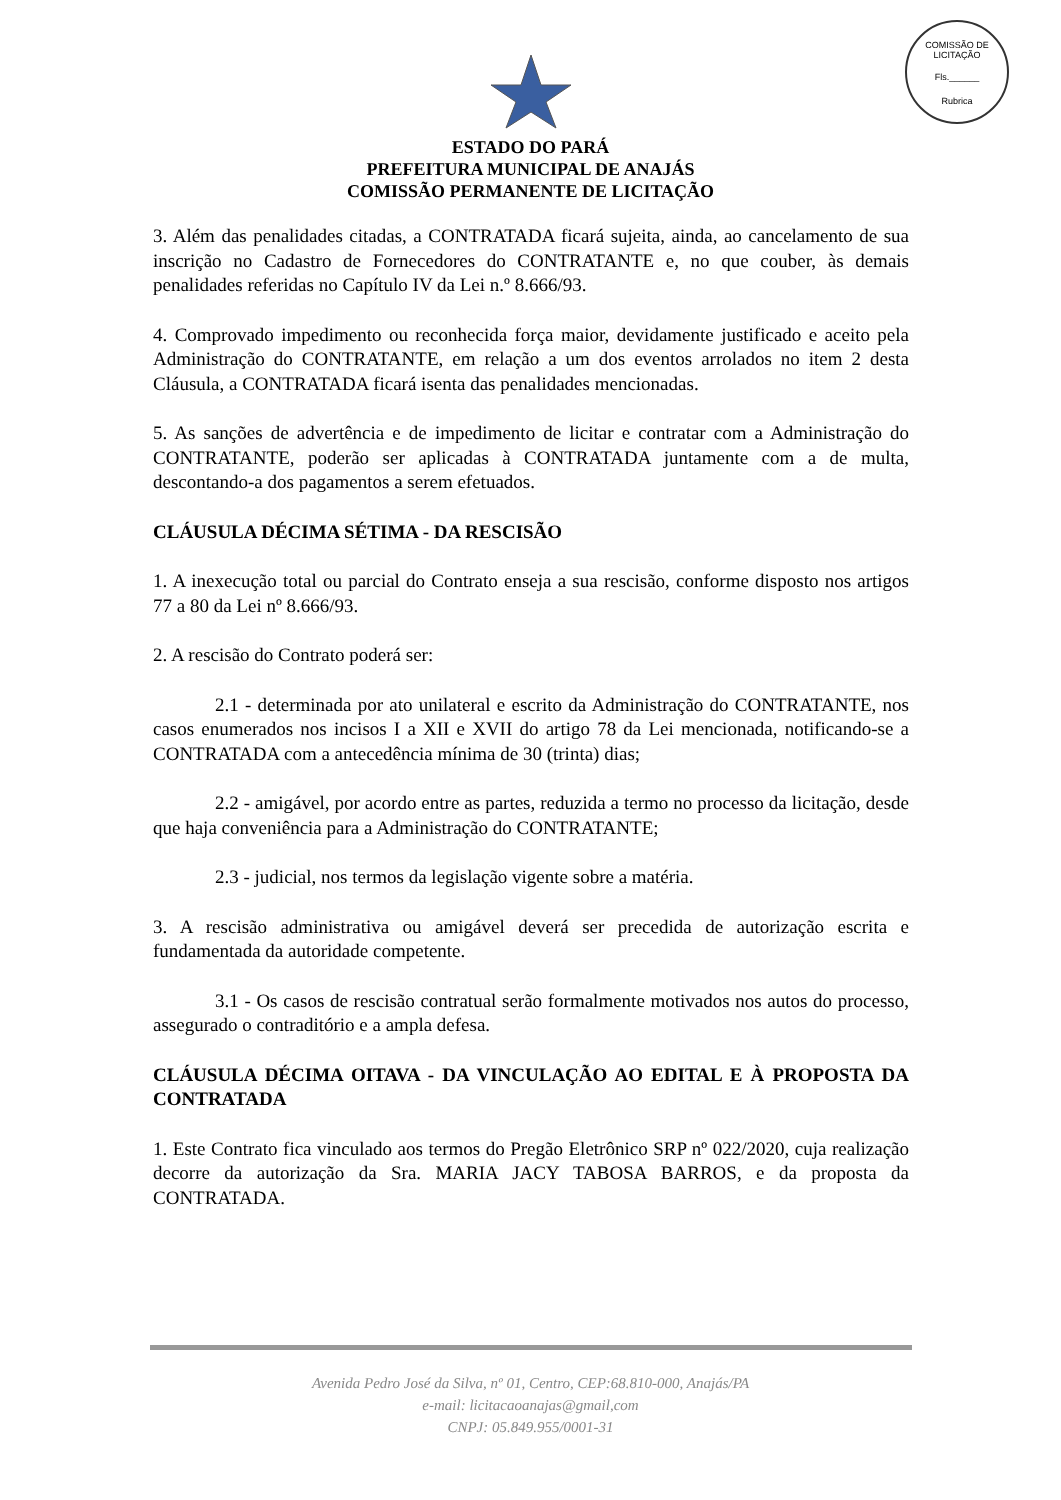COMISSÃO DE LICITAÇÃO
Fls.______
Rubrica
ESTADO DO PARÁ
PREFEITURA MUNICIPAL DE ANAJÁS
COMISSÃO PERMANENTE DE LICITAÇÃO
3. Além das penalidades citadas, a CONTRATADA ficará sujeita, ainda, ao cancelamento de sua inscrição no Cadastro de Fornecedores do CONTRATANTE e, no que couber, às demais penalidades referidas no Capítulo IV da Lei n.º 8.666/93.
4. Comprovado impedimento ou reconhecida força maior, devidamente justificado e aceito pela Administração do CONTRATANTE, em relação a um dos eventos arrolados no item 2 desta Cláusula, a CONTRATADA ficará isenta das penalidades mencionadas.
5. As sanções de advertência e de impedimento de licitar e contratar com a Administração do CONTRATANTE, poderão ser aplicadas à CONTRATADA juntamente com a de multa, descontando-a dos pagamentos a serem efetuados.
CLÁUSULA DÉCIMA SÉTIMA - DA RESCISÃO
1. A inexecução total ou parcial do Contrato enseja a sua rescisão, conforme disposto nos artigos 77 a 80 da Lei nº 8.666/93.
2. A rescisão do Contrato poderá ser:
2.1 - determinada por ato unilateral e escrito da Administração do CONTRATANTE, nos casos enumerados nos incisos I a XII e XVII do artigo 78 da Lei mencionada, notificando-se a CONTRATADA com a antecedência mínima de 30 (trinta) dias;
2.2 - amigável, por acordo entre as partes, reduzida a termo no processo da licitação, desde que haja conveniência para a Administração do CONTRATANTE;
2.3 - judicial, nos termos da legislação vigente sobre a matéria.
3. A rescisão administrativa ou amigável deverá ser precedida de autorização escrita e fundamentada da autoridade competente.
3.1 - Os casos de rescisão contratual serão formalmente motivados nos autos do processo, assegurado o contraditório e a ampla defesa.
CLÁUSULA DÉCIMA OITAVA - DA VINCULAÇÃO AO EDITAL E À PROPOSTA DA CONTRATADA
1. Este Contrato fica vinculado aos termos do Pregão Eletrônico SRP nº 022/2020, cuja realização decorre da autorização da Sra. MARIA JACY TABOSA BARROS, e da proposta da CONTRATADA.
Avenida Pedro José da Silva, nº 01, Centro, CEP:68.810-000, Anajás/PA
e-mail: licitacaoanajas@gmail,com
CNPJ: 05.849.955/0001-31